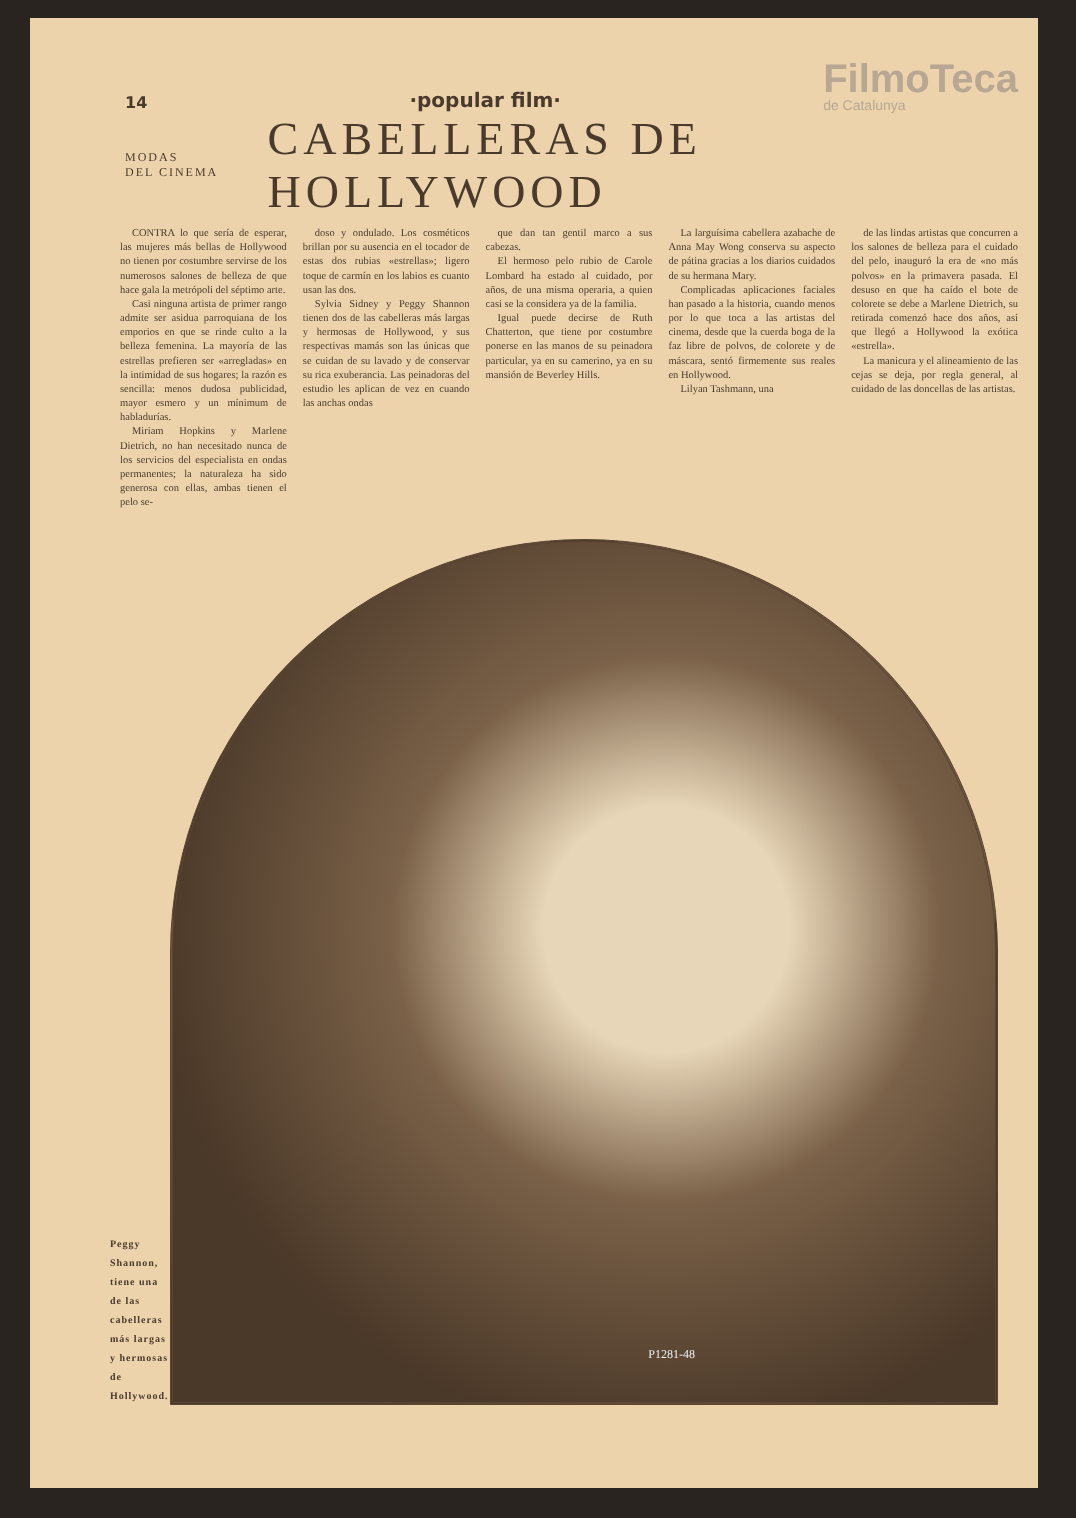14 ·popular film· FilmoTeca
de Catalunya
MODAS
DEL CINEMA
CABELLERAS DE HOLLYWOOD
CONTRA lo que sería de esperar, las mujeres más bellas de Hollywood no tienen por costumbre servirse de los numerosos salones de belleza de que hace gala la metrópoli del séptimo arte.
Casi ninguna artista de primer rango admite ser asidua parroquiana de los emporios en que se rinde culto a la belleza femenina. La mayoría de las estrellas prefieren ser «arregladas» en la intimidad de sus hogares; la razón es sencilla: menos dudosa publicidad, mayor esmero y un mínimum de habladurías.
Miriam Hopkins y Marlene Dietrich, no han necesitado nunca de los servicios del especialista en ondas permanentes; la naturaleza ha sido generosa con ellas, ambas tienen el pelo se-
doso y ondulado. Los cosméticos brillan por su ausencia en el tocador de estas dos rubias «estrellas»; ligero toque de carmín en los labios es cuanto usan las dos.
Sylvia Sidney y Peggy Shannon tienen dos de las cabelleras más largas y hermosas de Hollywood, y sus respectivas mamás son las únicas que se cuidan de su lavado y de conservar su rica exuberancia. Las peinadoras del estudio les aplican de vez en cuando las anchas ondas
que dan tan gentil marco a sus cabezas.
El hermoso pelo rubio de Carole Lombard ha estado al cuidado, por años, de una misma operaria, a quien casi se la considera ya de la familia.
Igual puede decirse de Ruth Chatterton, que tiene por costumbre ponerse en las manos de su peinadora particular, ya en su camerino, ya en su mansión de Beverley Hills.
La larguísima cabellera azabache de Anna May Wong conserva su aspecto de pátina gracias a los diarios cuidados de su hermana Mary.
Complicadas aplicaciones faciales han pasado a la historia, cuando menos por lo que toca a las artistas del cinema, desde que la cuerda boga de la faz libre de polvos, de colorete y de máscara, sentó firmemente sus reales en Hollywood.
Lilyan Tashmann, una
de las lindas artistas que concurren a los salones de belleza para el cuidado del pelo, inauguró la era de «no más polvos» en la primavera pasada. El desuso en que ha caído el bote de colorete se debe a Marlene Dietrich, su retirada comenzó hace dos años, así que llegó a Hollywood la exótica «estrella».
La manicura y el alineamiento de las cejas se deja, por regla general, al cuidado de las doncellas de las artistas.
Peggy Shannon, tiene una de las cabelleras más largas y hermosas de Hollywood.
P1281-48